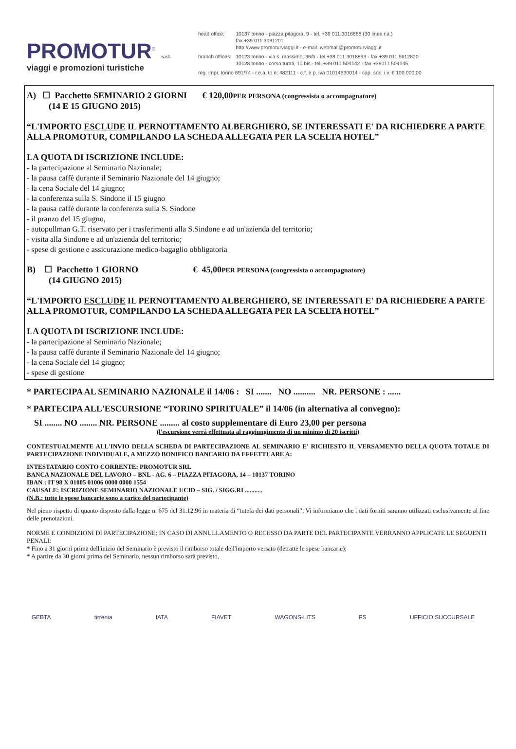PROMOTUR<sup>®</sup> s.r.l.
viaggi e promozioni turistiche
| head office: | 10137 torino - piazza pitagora, 9 - tel. +39 011.3018888 (30 linee r.a.) fax +39 011.3091201 http://www.promoturviaggi.it - e-mail: webmail@promoturviaggi.it |
| branch offices: | 10123 torino - via s. massimo, 36/b - tel.+39 011.3018893 - fax +39 011.5612820 10128 torino - corso turati, 10 bis - tel. +39 011.504142 - fax +39011.504145 |
| reg. impr. torino 691/74 - r.e.a. to n: 482111 - c.f. e p. iva 01014630014 - cap. soc. i.v. € 100.000,00 | |
A) ☐ Pacchetto SEMINARIO 2 GIORNI € 120,00PER PERSONA (congressista o accompagnatore)
(14 E 15 GIUGNO 2015)
“L'IMPORTO ESCLUDE IL PERNOTTAMENTO ALBERGHIERO, SE INTERESSATI E' DA RICHIEDERE A PARTE ALLA PROMOTUR, COMPILANDO LA SCHEDA ALLEGATA PER LA SCELTA HOTEL”
LA QUOTA DI ISCRIZIONE INCLUDE:
- la partecipazione al Seminario Nazionale;
- la pausa caffè durante il Seminario Nazionale del 14 giugno;
- la cena Sociale del 14 giugno;
- la conferenza sulla S. Sindone il 15 giugno
- la pausa caffè durante la conferenza sulla S. Sindone
- il pranzo del 15 giugno,
- autopullman G.T. riservato per i trasferimenti alla S.Sindone e ad un'azienda del territorio;
- visita alla Sindone e ad un'azienda del territorio;
- spese di gestione e assicurazione medico-bagaglio obbligatoria
B) ☐ Pacchetto 1 GIORNO € 45,00PER PERSONA (congressista o accompagnatore)
(14 GIUGNO 2015)
“L'IMPORTO ESCLUDE IL PERNOTTAMENTO ALBERGHIERO, SE INTERESSATI E' DA RICHIEDERE A PARTE ALLA PROMOTUR, COMPILANDO LA SCHEDA ALLEGATA PER LA SCELTA HOTEL”
LA QUOTA DI ISCRIZIONE INCLUDE:
- la partecipazione al Seminario Nazionale;
- la pausa caffè durante il Seminario Nazionale del 14 giugno;
- la cena Sociale del 14 giugno;
- spese di gestione
* PARTECIPA AL SEMINARIO NAZIONALE il 14/06 : SI ....... NO .......... NR. PERSONE : ......
* PARTECIPA ALL'ESCURSIONE “TORINO SPIRITUALE” il 14/06 (in alternativa al convegno):
SI ........ NO ........ NR. PERSONE ......... al costo supplementare di Euro 23,00 per persona
(l'escursione verrà effettuata al raggiungimento di un minimo di 20 iscritti)
CONTESTUALMENTE ALL'INVIO DELLA SCHEDA DI PARTECIPAZIONE AL SEMINARIO E' RICHIESTO IL VERSAMENTO DELLA QUOTA TOTALE DI PARTECIPAZIONE INDIVIDUALE, A MEZZO BONIFICO BANCARIO DA EFFETTUARE A:
INTESTATARIO CONTO CORRENTE: PROMOTUR SRL
BANCA NAZIONALE DEL LAVORO – BNL - AG. 6 – PIAZZA PITAGORA, 14 – 10137 TORINO
IBAN : IT 98 X 01005 01006 0000 0000 1554
CAUSALE: ISCRIZIONE SEMINARIO NAZIONALE UCID – SIG. / SIGG.RI ...........
(N.B.: tutte le spese bancarie sono a carico del partecipante)
Nel pieno rispetto di quanto disposto dalla legge n. 675 del 31.12.96 in materia di “tutela dei dati personali”, Vi informiamo che i dati forniti saranno utilizzati esclusivamente al fine delle prenotazioni.
NORME E CONDIZIONI DI PARTECIPAZIONE: IN CASO DI ANNULLAMENTO O RECESSO DA PARTE DEL PARTECIPANTE VERRANNO APPLICATE LE SEGUENTI PENALI:
* Fino a 31 giorni prima dell'inizio del Seminario è previsto il rimborso totale dell'importo versato (detratte le spese bancarie);
* A partire da 30 giorni prima del Seminario, nessun rimborso sarà previsto.
GEBTA tirrenia IATA FIAVET WAGONS-LITS FS UFFICIO SUCCURSALE